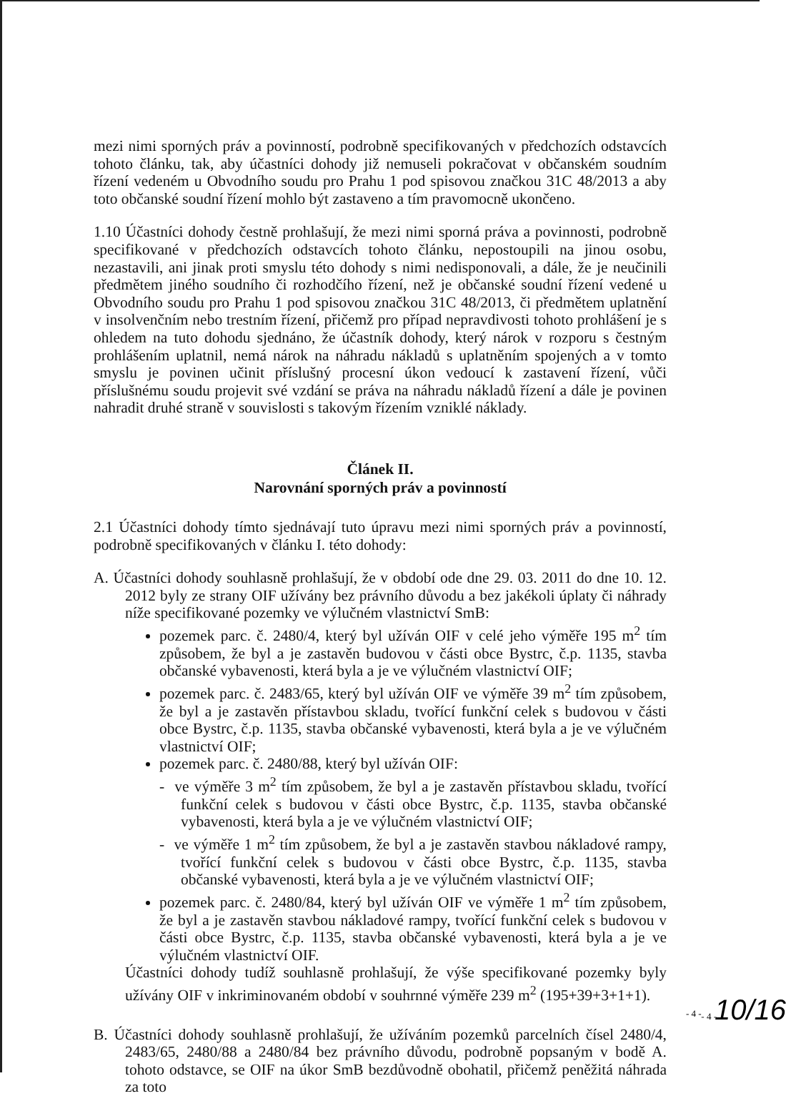mezi nimi sporných práv a povinností, podrobně specifikovaných v předchozích odstavcích tohoto článku, tak, aby účastníci dohody již nemuseli pokračovat v občanském soudním řízení vedeném u Obvodního soudu pro Prahu 1 pod spisovou značkou 31C 48/2013 a aby toto občanské soudní řízení mohlo být zastaveno a tím pravomocně ukončeno.
1.10 Účastníci dohody čestně prohlašují, že mezi nimi sporná práva a povinnosti, podrobně specifikované v předchozích odstavcích tohoto článku, nepostoupili na jinou osobu, nezastavili, ani jinak proti smyslu této dohody s nimi nedisponovali, a dále, že je neučinili předmětem jiného soudního či rozhodčího řízení, než je občanské soudní řízení vedené u Obvodního soudu pro Prahu 1 pod spisovou značkou 31C 48/2013, či předmětem uplatnění v insolvenčním nebo trestním řízení, přičemž pro případ nepravdivosti tohoto prohlášení je s ohledem na tuto dohodu sjednáno, že účastník dohody, který nárok v rozporu s čestným prohlášením uplatnil, nemá nárok na náhradu nákladů s uplatněním spojených a v tomto smyslu je povinen učinit příslušný procesní úkon vedoucí k zastavení řízení, vůči příslušnému soudu projevit své vzdání se práva na náhradu nákladů řízení a dále je povinen nahradit druhé straně v souvislosti s takovým řízením vzniklé náklady.
Článek II.
Narovnání sporných práv a povinností
2.1 Účastníci dohody tímto sjednávají tuto úpravu mezi nimi sporných práv a povinností, podrobně specifikovaných v článku I. této dohody:
A. Účastníci dohody souhlasně prohlašují, že v období ode dne 29. 03. 2011 do dne 10. 12. 2012 byly ze strany OIF užívány bez právního důvodu a bez jakékoli úplaty či náhrady níže specifikované pozemky ve výlučném vlastnictví SmB:
pozemek parc. č. 2480/4, který byl užíván OIF v celé jeho výměře 195 m<sup>2</sup> tím způsobem, že byl a je zastavěn budovou v části obce Bystrc, č.p. 1135, stavba občanské vybavenosti, která byla a je ve výlučném vlastnictví OIF;
pozemek parc. č. 2483/65, který byl užíván OIF ve výměře 39 m<sup>2</sup> tím způsobem, že byl a je zastavěn přístavbou skladu, tvořící funkční celek s budovou v části obce Bystrc, č.p. 1135, stavba občanské vybavenosti, která byla a je ve výlučném vlastnictví OIF;
pozemek parc. č. 2480/88, který byl užíván OIF:
- ve výměře 3 m<sup>2</sup> tím způsobem, že byl a je zastavěn přístavbou skladu, tvořící funkční celek s budovou v části obce Bystrc, č.p. 1135, stavba občanské vybavenosti, která byla a je ve výlučném vlastnictví OIF;
- ve výměře 1 m<sup>2</sup> tím způsobem, že byl a je zastavěn stavbou nákladové rampy, tvořící funkční celek s budovou v části obce Bystrc, č.p. 1135, stavba občanské vybavenosti, která byla a je ve výlučném vlastnictví OIF;
pozemek parc. č. 2480/84, který byl užíván OIF ve výměře 1 m<sup>2</sup> tím způsobem, že byl a je zastavěn stavbou nákladové rampy, tvořící funkční celek s budovou v části obce Bystrc, č.p. 1135, stavba občanské vybavenosti, která byla a je ve výlučném vlastnictví OIF.
Účastníci dohody tudíž souhlasně prohlašují, že výše specifikované pozemky byly užívány OIF v inkriminovaném období v souhrnné výměře 239 m<sup>2</sup> (195+39+3+1+1).
B. Účastníci dohody souhlasně prohlašují, že užíváním pozemků parcelních čísel 2480/4, 2483/65, 2480/88 a 2480/84 bez právního důvodu, podrobně popsaným v bodě A. tohoto odstavce, se OIF na úkor SmB bezdůvodně obohatil, přičemž peněžitá náhrada za toto
- 4 -
- 4 - 10/16